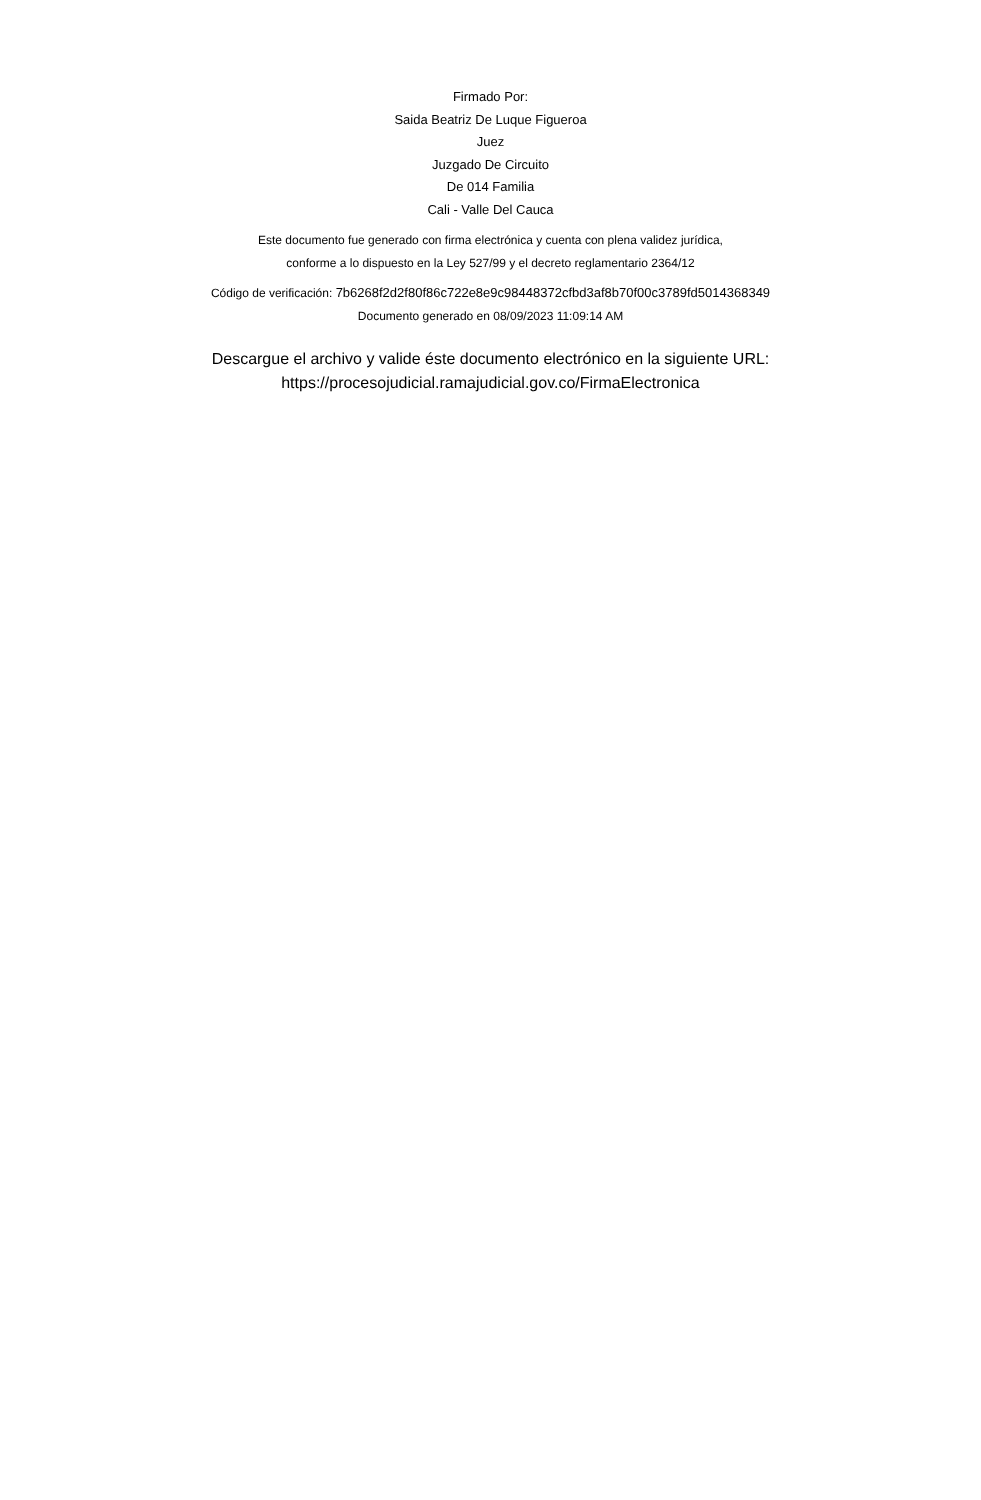Firmado Por:
Saida Beatriz De Luque Figueroa
Juez
Juzgado De Circuito
De 014 Familia
Cali - Valle Del Cauca
Este documento fue generado con firma electrónica y cuenta con plena validez jurídica,
conforme a lo dispuesto en la Ley 527/99 y el decreto reglamentario 2364/12
Código de verificación: 7b6268f2d2f80f86c722e8e9c98448372cfbd3af8b70f00c3789fd5014368349
Documento generado en 08/09/2023 11:09:14 AM
Descargue el archivo y valide éste documento electrónico en la siguiente URL:
https://procesojudicial.ramajudicial.gov.co/FirmaElectronica